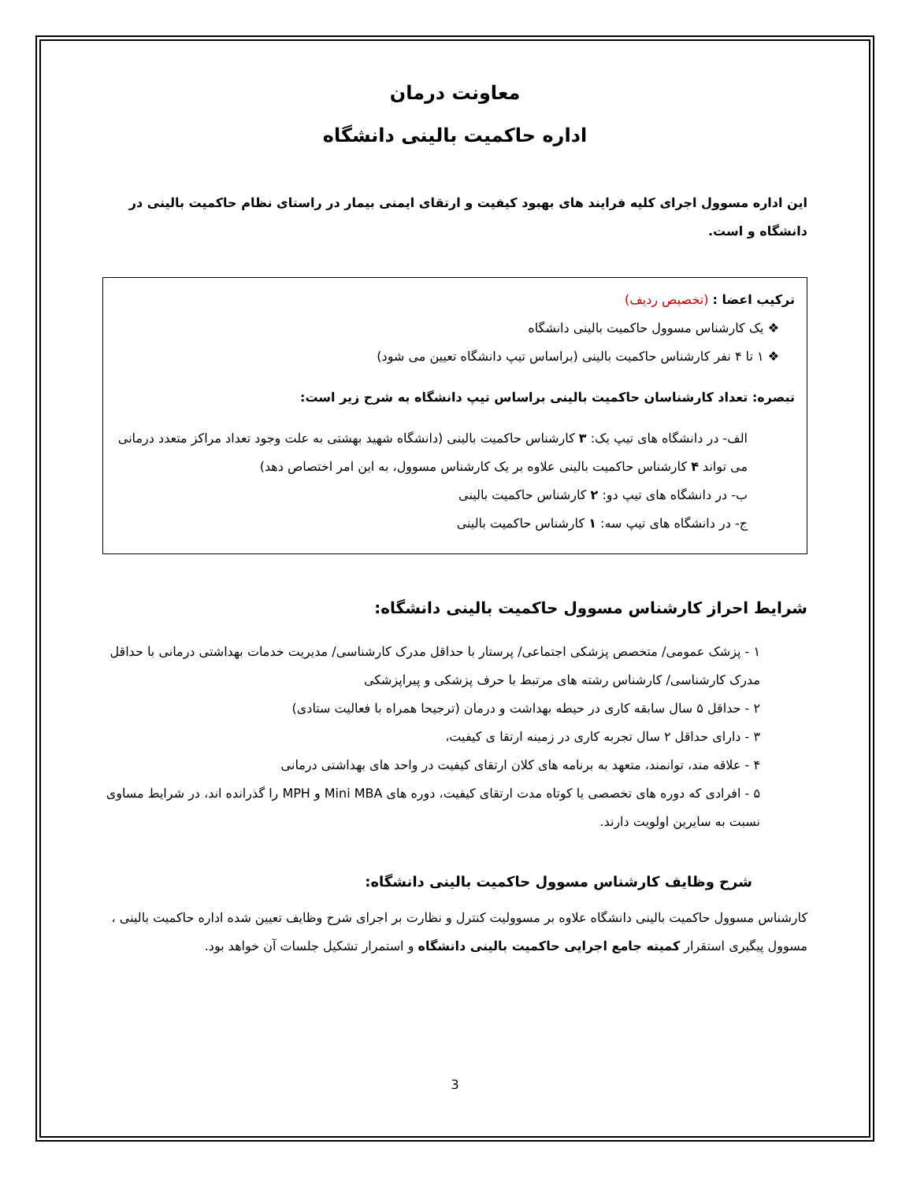معاونت درمان
اداره حاکمیت بالینی دانشگاه
این اداره مسوول اجرای کلیه فرایند های بهبود کیفیت و ارتقای ایمنی بیمار در راستای نظام حاکمیت بالینی در دانشگاه و است.
ترکیب اعضا : (تخصیص ردیف)
❖ یک کارشناس مسوول حاکمیت بالینی دانشگاه
❖ ۱ تا ۴ نفر کارشناس حاکمیت بالینی (براساس تیپ دانشگاه تعیین می شود)
تبصره: تعداد کارشناسان حاکمیت بالینی براساس تیپ دانشگاه به شرح زیر است:
الف- در دانشگاه های تیپ یک: ۳ کارشناس حاکمیت بالینی (دانشگاه شهید بهشتی به علت وجود تعداد مراکز متعدد درمانی می تواند ۴ کارشناس حاکمیت بالینی علاوه بر یک کارشناس مسوول، به این امر اختصاص دهد)
ب- در دانشگاه های تیپ دو: ۲ کارشناس حاکمیت بالینی
ج- در دانشگاه های تیپ سه: ۱ کارشناس حاکمیت بالینی
شرایط احراز کارشناس مسوول حاکمیت بالینی دانشگاه:
۱ - پزشک عمومی/ متخصص پزشکی اجتماعی/ پرستار با حداقل مدرک کارشناسی/ مدیریت خدمات بهداشتی درمانی با حداقل مدرک کارشناسی/ کارشناس رشته های مرتبط با حرف پزشکی و پیراپزشکی
۲ - حداقل ۵ سال سابقه کاری در حیطه بهداشت و درمان (ترجیحا همراه با فعالیت ستادی)
۳ - دارای حداقل ۲ سال تجربه کاری در زمینه ارتقا ی کیفیت،
۴ - علاقه مند، توانمند، متعهد به برنامه های کلان ارتقای کیفیت در واحد های بهداشتی درمانی
۵ - افرادی که دوره های تخصصی یا کوتاه مدت ارتقای کیفیت، دوره های Mini MBA و MPH را گذرانده اند، در شرایط مساوی نسبت به سایرین اولویت دارند.
شرح وظایف کارشناس مسوول حاکمیت بالینی دانشگاه:
کارشناس مسوول حاکمیت بالینی دانشگاه علاوه بر مسوولیت کنترل و نظارت بر اجرای شرح وظایف تعیین شده اداره حاکمیت بالینی ، مسوول پیگیری استقرار کمیته جامع اجرایی حاکمیت بالینی دانشگاه و استمرار تشکیل جلسات آن خواهد بود.
3